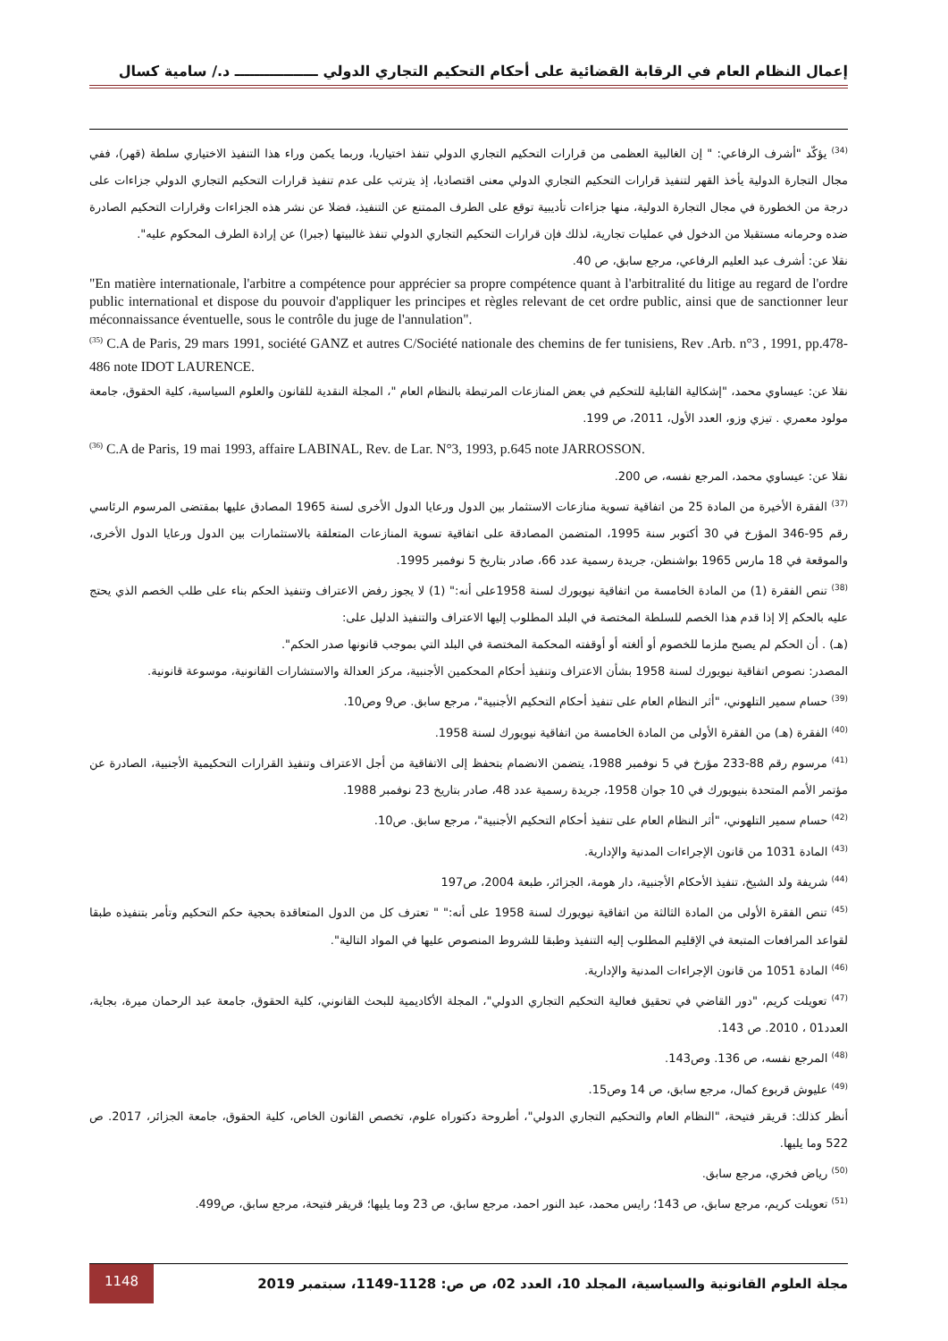إعمال النظام العام في الرقابة القضائية على أحكام التحكيم التجاري الدولي ـــــــــــــــــ د./ سامية كسال
<sup>(34)</sup> يؤكّد "أشرف الرفاعي: " إن الغالبية العظمى من قرارات التحكيم التجاري الدولي تنفذ اختياريا، وربما يكمن وراء هذا التنفيذ الاختياري سلطة (قهر)، ففي مجال التجارة الدولية يأخذ القهر لتنفيذ قرارات التحكيم التجاري الدولي معنى اقتصاديا، إذ يترتب على عدم تنفيذ قرارات التحكيم التجاري الدولي جزاءات على درجة من الخطورة في مجال التجارة الدولية، منها جزاءات تأديبية توقع على الطرف الممتنع عن التنفيذ، فضلا عن نشر هذه الجزاءات وقرارات التحكيم الصادرة ضده وحرمانه مستقبلا من الدخول في عمليات تجارية، لذلك فإن قرارات التحكيم التجاري الدولي تنفذ غالبيتها (جبرا) عن إرادة الطرف المحكوم عليه".
نقلا عن: أشرف عبد العليم الرفاعي، مرجع سابق، ص 40.
"En matière internationale, l'arbitre a compétence pour apprécier sa propre compétence quant à l'arbitralité du litige au regard de l'ordre public international et dispose du pouvoir d'appliquer les principes et règles relevant de cet ordre public, ainsi que de sanctionner leur méconnaissance éventuelle, sous le contrôle du juge de l'annulation".
<sup>(35)</sup> C.A de Paris, 29 mars 1991, société GANZ et autres C/Société nationale des chemins de fer tunisiens, Rev .Arb. n°3 , 1991, pp.478-486 note IDOT LAURENCE.
نقلا عن: عيساوي محمد، "إشكالية القابلية للتحكيم في بعض المنازعات المرتبطة بالنظام العام "، المجلة النقدية للقانون والعلوم السياسية، كلية الحقوق، جامعة مولود معمري . تيزي وزو، العدد الأول، 2011، ص 199.
<sup>(36)</sup> C.A de Paris, 19 mai 1993, affaire LABINAL, Rev. de Lar. N°3, 1993, p.645 note JARROSSON.
نقلا عن: عيساوي محمد، المرجع نفسه، ص 200.
<sup>(37)</sup> الفقرة الأخيرة من المادة 25 من اتفاقية تسوية منازعات الاستثمار بين الدول ورعايا الدول الأخرى لسنة 1965 المصادق عليها بمقتضى المرسوم الرئاسي رقم 95-346 المؤرخ في 30 أكتوبر سنة 1995، المتضمن المصادقة على اتفاقية تسوية المنازعات المتعلقة بالاستثمارات بين الدول ورعايا الدول الأخرى، والموقعة في 18 مارس 1965 بواشنطن، جريدة رسمية عدد 66، صادر بتاريخ 5 نوفمبر 1995.
<sup>(38)</sup> تنص الفقرة (1) من المادة الخامسة من اتفاقية نيويورك لسنة 1958على أنه:" (1) لا يجوز رفض الاعتراف وتنفيذ الحكم بناء على طلب الخصم الذي يحتج عليه بالحكم إلا إذا قدم هذا الخصم للسلطة المختصة في البلد المطلوب إليها الاعتراف والتنفيذ الدليل على:
(هـ) . أن الحكم لم يصبح ملزما للخصوم أو ألغته أو أوقفته المحكمة المختصة في البلد التي بموجب قانونها صدر الحكم".
المصدر: نصوص اتفاقية نيويورك لسنة 1958 بشأن الاعتراف وتنفيذ أحكام المحكمين الأجنبية، مركز العدالة والاستشارات القانونية، موسوعة قانونية.
<sup>(39)</sup> حسام سمير التلهوني، "أثر النظام العام على تنفيذ أحكام التحكيم الأجنبية"، مرجع سابق. ص9 وص10.
<sup>(40)</sup> الفقرة (هـ) من الفقرة الأولى من المادة الخامسة من اتفاقية نيويورك لسنة 1958.
<sup>(41)</sup> مرسوم رقم 88-233 مؤرخ في 5 نوفمبر 1988، يتضمن الانضمام بتحفظ إلى الاتفاقية من أجل الاعتراف وتنفيذ القرارات التحكيمية الأجنبية، الصادرة عن مؤتمر الأمم المتحدة بنيويورك في 10 جوان 1958، جريدة رسمية عدد 48، صادر بتاريخ 23 نوفمبر 1988.
<sup>(42)</sup> حسام سمير التلهوني، "أثر النظام العام على تنفيذ أحكام التحكيم الأجنبية"، مرجع سابق. ص10.
<sup>(43)</sup> المادة 1031 من قانون الإجراءات المدنية والإدارية.
<sup>(44)</sup> شريفة ولد الشيخ، تنفيذ الأحكام الأجنبية، دار هومة، الجزائر، طبعة 2004، ص197
<sup>(45)</sup> تنص الفقرة الأولى من المادة الثالثة من اتفاقية نيويورك لسنة 1958 على أنه:" " تعترف كل من الدول المتعاقدة بحجية حكم التحكيم وتأمر بتنفيذه طبقا لقواعد المرافعات المتبعة في الإقليم المطلوب إليه التنفيذ وطبقا للشروط المنصوص عليها في المواد التالية".
<sup>(46)</sup> المادة 1051 من قانون الإجراءات المدنية والإدارية.
<sup>(47)</sup> تعويلت كريم، "دور القاضي في تحقيق فعالية التحكيم التجاري الدولي"، المجلة الأكاديمية للبحث القانوني، كلية الحقوق، جامعة عبد الرحمان ميرة، بجاية، العدد01 ، 2010. ص 143.
<sup>(48)</sup> المرجع نفسه، ص 136. وص143.
<sup>(49)</sup> عليوش قربوع كمال، مرجع سابق، ص 14 وص15.
أنظر كذلك: قريقر فتيحة، "النظام العام والتحكيم التجاري الدولي"، أطروحة دكتوراه علوم، تخصص القانون الخاص، كلية الحقوق، جامعة الجزائر، 2017. ص 522 وما يليها.
<sup>(50)</sup> رياض فخري، مرجع سابق.
<sup>(51)</sup> تعويلت كريم، مرجع سابق، ص 143؛ رايس محمد، عبد النور احمد، مرجع سابق، ص 23 وما يليها؛ قريقر فتيحة، مرجع سابق، ص499.
مجلة العلوم القانونية والسياسية، المجلد 10، العدد 02، ص ص: 1128-1149، سبتمبر 2019 1148